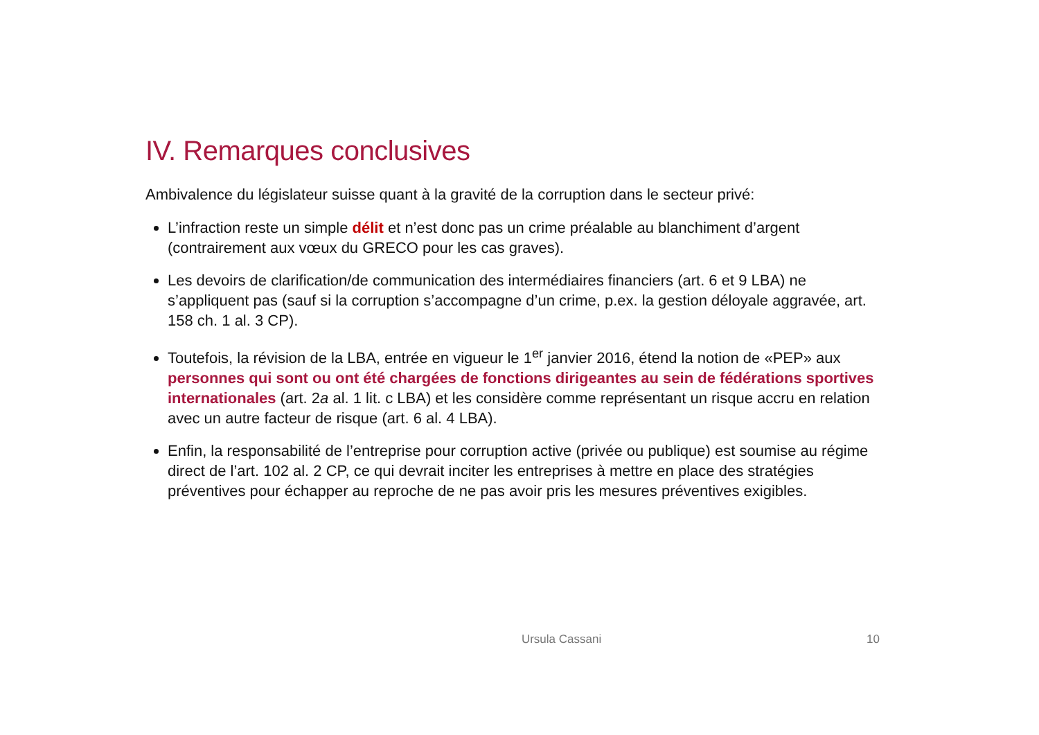IV. Remarques conclusives
Ambivalence du législateur suisse quant à la gravité de la corruption dans le secteur privé:
L’infraction reste un simple délit et n’est donc pas un crime préalable au blanchiment d’argent (contrairement aux vœux du GRECO pour les cas graves).
Les devoirs de clarification/de communication des intermédiaires financiers (art. 6 et 9 LBA) ne s’appliquent pas (sauf si la corruption s’accompagne d’un crime, p.ex. la gestion déloyale aggravée, art. 158 ch. 1 al. 3 CP).
Toutefois, la révision de la LBA, entrée en vigueur le 1<sup>er</sup> janvier 2016, étend la notion de «PEP» aux personnes qui sont ou ont été chargées de fonctions dirigeantes au sein de fédérations sportives internationales (art. 2a al. 1 lit. c LBA) et les considère comme représentant un risque accru en relation avec un autre facteur de risque (art. 6 al. 4 LBA).
Enfin, la responsabilité de l’entreprise pour corruption active (privée ou publique) est soumise au régime direct de l’art. 102 al. 2 CP, ce qui devrait inciter les entreprises à mettre en place des stratégies préventives pour échapper au reproche de ne pas avoir pris les mesures préventives exigibles.
Ursula Cassani 10